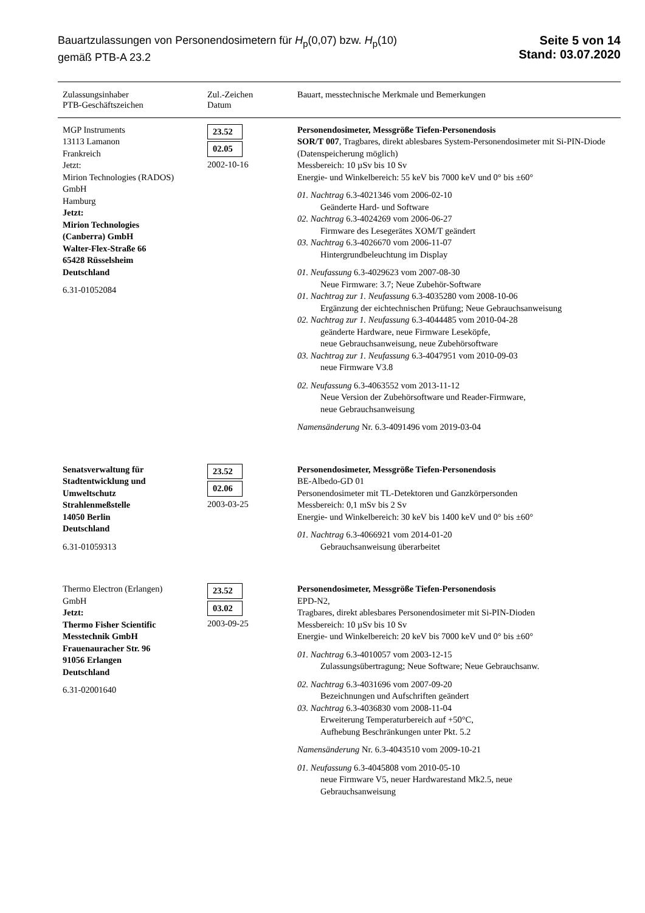Bauartzulassungen von Personendosimetern für H<sub>p</sub>(0,07) bzw. H<sub>p</sub>(10)
gemäß PTB-A 23.2
Seite 5 von 14
Stand: 03.07.2020
| Zulassungsinhaber PTB-Geschäftszeichen | Zul.-Zeichen Datum | Bauart, messtechnische Merkmale und Bemerkungen |
| --- | --- | --- |
| MGP Instruments 13113 Lamanon Frankreich Jetzt: Mirion Technologies (RADOS) GmbH Hamburg Jetzt: Mirion Technologies (Canberra) GmbH Walter-Flex-Straße 66 65428 Rüsselsheim Deutschland 6.31-01052084 | 23.52 02.05 2002-10-16 | Personendosimeter, Messgröße Tiefen-Personendosis SOR/T 007 , Tragbares, direkt ablesbares System-Personendosimeter mit Si-PIN-Diode (Datenspeicherung möglich) Messbereich: 10 µSv bis 10 Sv Energie- und Winkelbereich: 55 keV bis 7000 keV und 0° bis ±60° 01. Nachtrag 6.3-4021346 vom 2006-02-10 Geänderte Hard- und Software 02. Nachtrag 6.3-4024269 vom 2006-06-27 Firmware des Lesegerätes XOM/T geändert 03. Nachtrag 6.3-4026670 vom 2006-11-07 Hintergrundbeleuchtung im Display 01. Neufassung 6.3-4029623 vom 2007-08-30 Neue Firmware: 3.7; Neue Zubehör-Software 01. Nachtrag zur 1. Neufassung 6.3-4035280 vom 2008-10-06 Ergänzung der eichtechnischen Prüfung; Neue Gebrauchsanweisung 02. Nachtrag zur 1. Neufassung 6.3-4044485 vom 2010-04-28 geänderte Hardware, neue Firmware Leseköpfe, neue Gebrauchsanweisung, neue Zubehörsoftware 03. Nachtrag zur 1. Neufassung 6.3-4047951 vom 2010-09-03 neue Firmware V3.8 02. Neufassung 6.3-4063552 vom 2013-11-12 Neue Version der Zubehörsoftware und Reader-Firmware, neue Gebrauchsanweisung Namensänderung Nr. 6.3-4091496 vom 2019-03-04 |
| Senatsverwaltung für Stadtentwicklung und Umweltschutz Strahlenmeßstelle 14050 Berlin Deutschland 6.31-01059313 | 23.52 02.06 2003-03-25 | Personendosimeter, Messgröße Tiefen-Personendosis BE-Albedo-GD 01 Personendosimeter mit TL-Detektoren und Ganzkörpersonden Messbereich: 0,1 mSv bis 2 Sv Energie- und Winkelbereich: 30 keV bis 1400 keV und 0° bis ±60° 01. Nachtrag 6.3-4066921 vom 2014-01-20 Gebrauchsanweisung überarbeitet |
| Thermo Electron (Erlangen) GmbH Jetzt: Thermo Fisher Scientific Messtechnik GmbH Frauenauracher Str. 96 91056 Erlangen Deutschland 6.31-02001640 | 23.52 03.02 2003-09-25 | Personendosimeter, Messgröße Tiefen-Personendosis EPD-N2, Tragbares, direkt ablesbares Personendosimeter mit Si-PIN-Dioden Messbereich: 10 µSv bis 10 Sv Energie- und Winkelbereich: 20 keV bis 7000 keV und 0° bis ±60° 01. Nachtrag 6.3-4010057 vom 2003-12-15 Zulassungsübertragung; Neue Software; Neue Gebrauchsanw. 02. Nachtrag 6.3-4031696 vom 2007-09-20 Bezeichnungen und Aufschriften geändert 03. Nachtrag 6.3-4036830 vom 2008-11-04 Erweiterung Temperaturbereich auf +50°C, Aufhebung Beschränkungen unter Pkt. 5.2 Namensänderung Nr. 6.3-4043510 vom 2009-10-21 01. Neufassung 6.3-4045808 vom 2010-05-10 neue Firmware V5, neuer Hardwarestand Mk2.5, neue Gebrauchsanweisung |